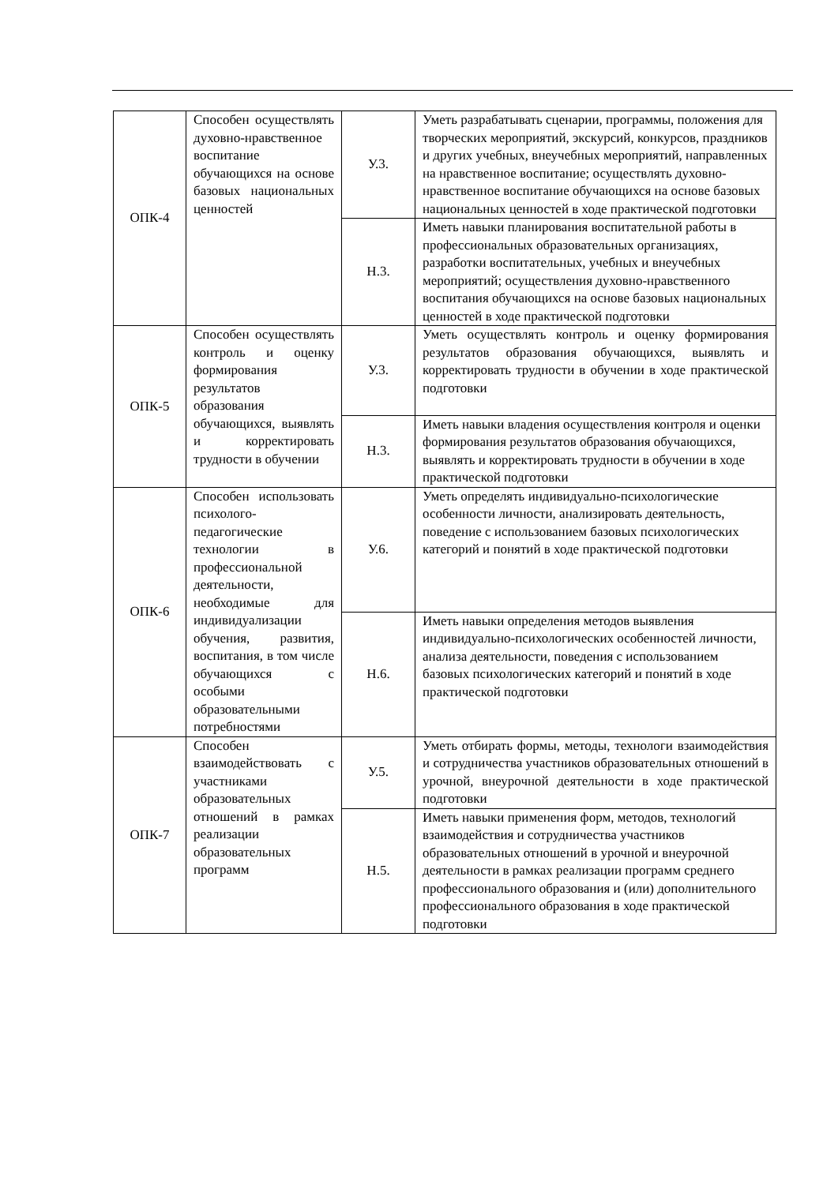| ОПК-4 | Способен осуществлять духовно-нравственное воспитание обучающихся на основе базовых национальных ценностей | У.3. | Уметь разрабатывать сценарии, программы, положения для творческих мероприятий, экскурсий, конкурсов, праздников и других учебных, внеучебных мероприятий, направленных на нравственное воспитание; осуществлять духовно-нравственное воспитание обучающихся на основе базовых национальных ценностей в ходе практической подготовки |
| | | Н.3. | Иметь навыки планирования воспитательной работы в профессиональных образовательных организациях, разработки воспитательных, учебных и внеучебных мероприятий; осуществления духовно-нравственного воспитания обучающихся на основе базовых национальных ценностей в ходе практической подготовки |
| ОПК-5 | Способен осуществлять контроль и оценку формирования результатов образования обучающихся, выявлять и корректировать трудности в обучении | У.3. | Уметь осуществлять контроль и оценку формирования результатов образования обучающихся, выявлять и корректировать трудности в обучении в ходе практической подготовки |
| | | Н.3. | Иметь навыки владения осуществления контроля и оценки формирования результатов образования обучающихся, выявлять и корректировать трудности в обучении в ходе практической подготовки |
| ОПК-6 | Способен использовать психолого-педагогические технологии в профессиональной деятельности, необходимые для индивидуализации обучения, развития, воспитания, в том числе обучающихся с особыми образовательными потребностями | У.6. | Уметь определять индивидуально-психологические особенности личности, анализировать деятельность, поведение с использованием базовых психологических категорий и понятий в ходе практической подготовки |
| | | Н.6. | Иметь навыки определения методов выявления индивидуально-психологических особенностей личности, анализа деятельности, поведения с использованием базовых психологических категорий и понятий в ходе практической подготовки |
| ОПК-7 | Способен взаимодействовать с участниками образовательных отношений в рамках реализации образовательных программ | У.5. | Уметь отбирать формы, методы, технологи взаимодействия и сотрудничества участников образовательных отношений в урочной, внеурочной деятельности в ходе практической подготовки |
| | | Н.5. | Иметь навыки применения форм, методов, технологий взаимодействия и сотрудничества участников образовательных отношений в урочной и внеурочной деятельности в рамках реализации программ среднего профессионального образования и (или) дополнительного профессионального образования в ходе практической подготовки |